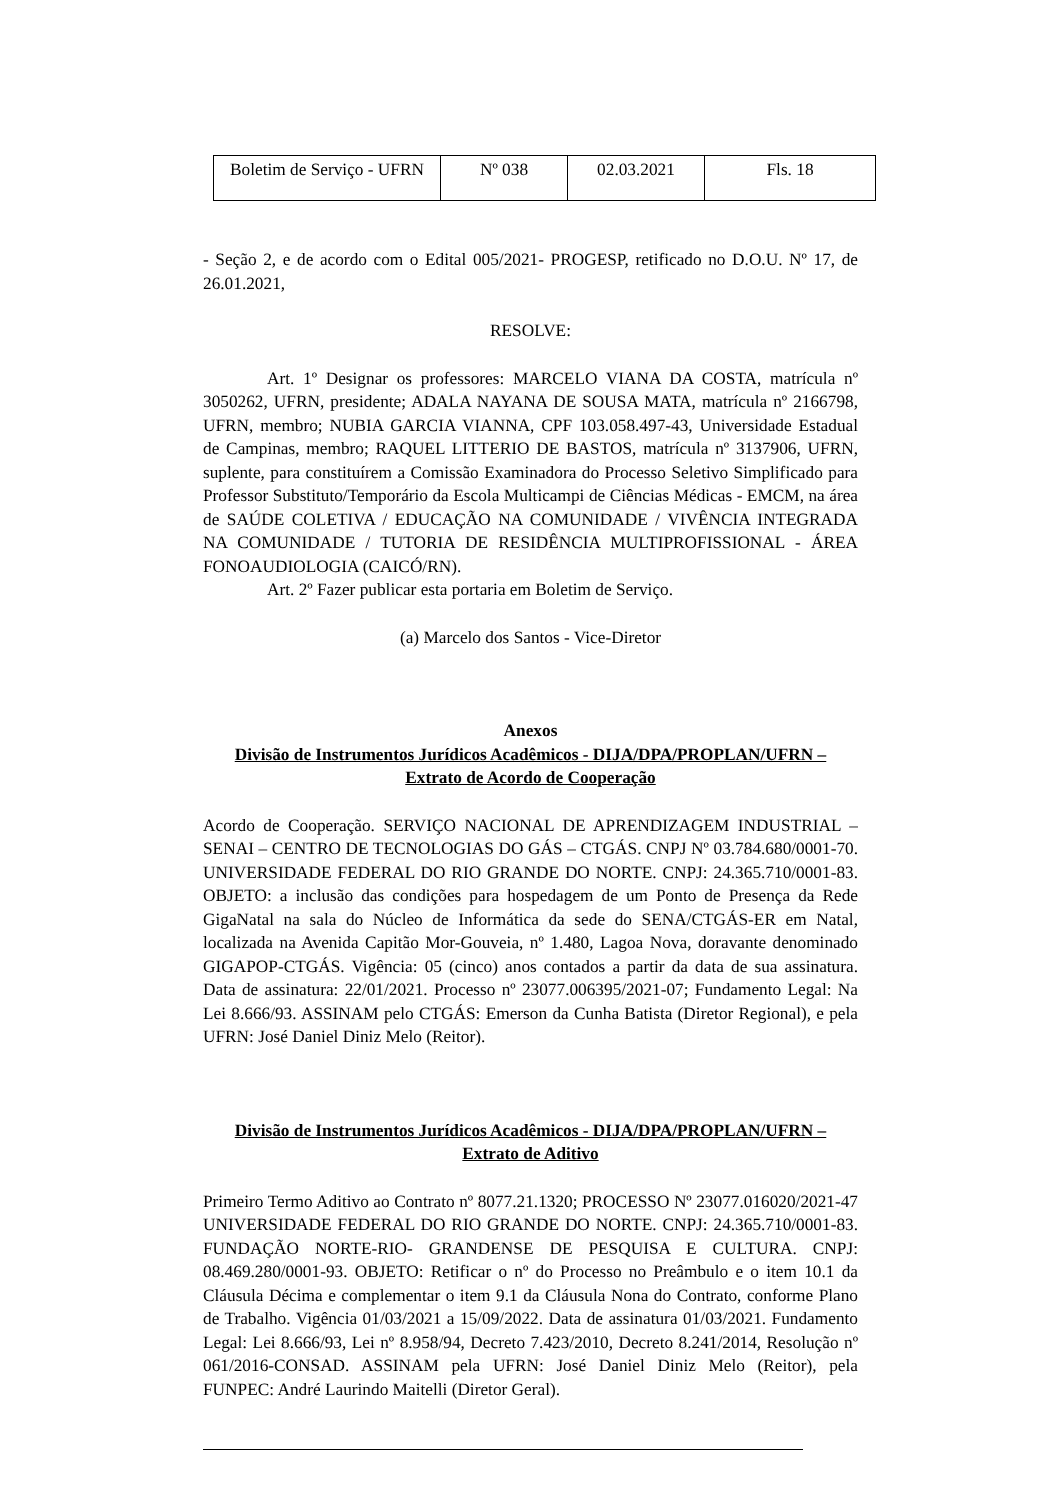| Boletim de Serviço - UFRN | Nº 038 | 02.03.2021 | Fls. 18 |
- Seção 2, e de acordo com o Edital 005/2021- PROGESP, retificado no D.O.U. Nº 17, de 26.01.2021,
RESOLVE:
Art. 1º Designar os professores: MARCELO VIANA DA COSTA, matrícula nº 3050262, UFRN, presidente; ADALA NAYANA DE SOUSA MATA, matrícula nº 2166798, UFRN, membro; NUBIA GARCIA VIANNA, CPF 103.058.497-43, Universidade Estadual de Campinas, membro; RAQUEL LITTERIO DE BASTOS, matrícula nº 3137906, UFRN, suplente, para constituírem a Comissão Examinadora do Processo Seletivo Simplificado para Professor Substituto/Temporário da Escola Multicampi de Ciências Médicas - EMCM, na área de SAÚDE COLETIVA / EDUCAÇÃO NA COMUNIDADE / VIVÊNCIA INTEGRADA NA COMUNIDADE / TUTORIA DE RESIDÊNCIA MULTIPROFISSIONAL - ÁREA FONOAUDIOLOGIA (CAICÓ/RN).
Art. 2º Fazer publicar esta portaria em Boletim de Serviço.
(a) Marcelo dos Santos - Vice-Diretor
Anexos
Divisão de Instrumentos Jurídicos Acadêmicos - DIJA/DPA/PROPLAN/UFRN –
Extrato de Acordo de Cooperação
Acordo de Cooperação. SERVIÇO NACIONAL DE APRENDIZAGEM INDUSTRIAL – SENAI – CENTRO DE TECNOLOGIAS DO GÁS – CTGÁS. CNPJ Nº 03.784.680/0001-70. UNIVERSIDADE FEDERAL DO RIO GRANDE DO NORTE. CNPJ: 24.365.710/0001-83. OBJETO: a inclusão das condições para hospedagem de um Ponto de Presença da Rede GigaNatal na sala do Núcleo de Informática da sede do SENA/CTGÁS-ER em Natal, localizada na Avenida Capitão Mor-Gouveia, nº 1.480, Lagoa Nova, doravante denominado GIGAPOP-CTGÁS. Vigência: 05 (cinco) anos contados a partir da data de sua assinatura. Data de assinatura: 22/01/2021. Processo nº 23077.006395/2021-07; Fundamento Legal: Na Lei 8.666/93. ASSINAM pelo CTGÁS: Emerson da Cunha Batista (Diretor Regional), e pela UFRN: José Daniel Diniz Melo (Reitor).
Divisão de Instrumentos Jurídicos Acadêmicos - DIJA/DPA/PROPLAN/UFRN –
Extrato de Aditivo
Primeiro Termo Aditivo ao Contrato nº 8077.21.1320; PROCESSO Nº 23077.016020/2021-47 UNIVERSIDADE FEDERAL DO RIO GRANDE DO NORTE. CNPJ: 24.365.710/0001-83. FUNDAÇÃO NORTE-RIO- GRANDENSE DE PESQUISA E CULTURA. CNPJ: 08.469.280/0001-93. OBJETO: Retificar o nº do Processo no Preâmbulo e o item 10.1 da Cláusula Décima e complementar o item 9.1 da Cláusula Nona do Contrato, conforme Plano de Trabalho. Vigência 01/03/2021 a 15/09/2022. Data de assinatura 01/03/2021. Fundamento Legal: Lei 8.666/93, Lei nº 8.958/94, Decreto 7.423/2010, Decreto 8.241/2014, Resolução nº 061/2016-CONSAD. ASSINAM pela UFRN: José Daniel Diniz Melo (Reitor), pela FUNPEC: André Laurindo Maitelli (Diretor Geral).